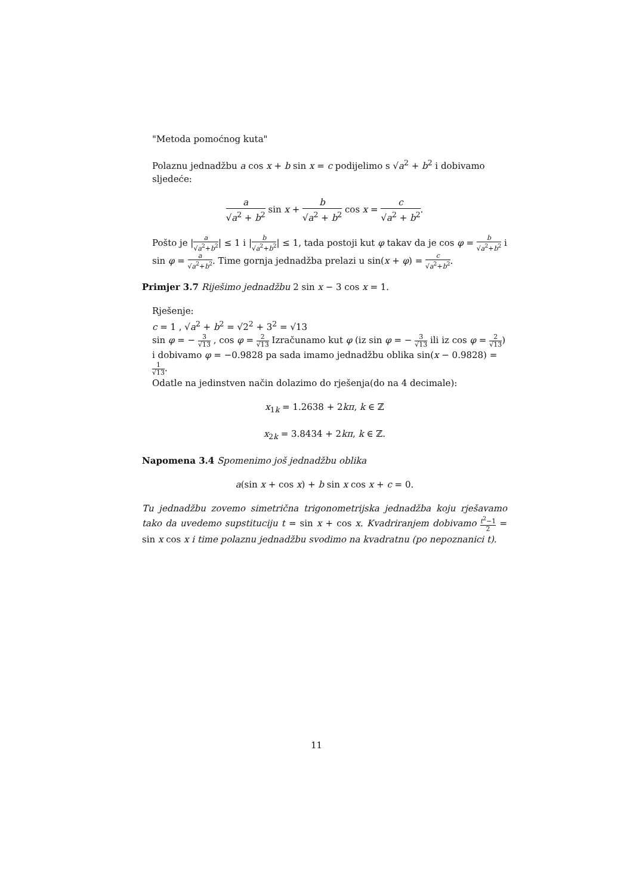"Metoda pomoćnog kuta"
Polaznu jednadžbu a cos x + b sin x = c podijelimo s √a<sup>2</sup> + b<sup>2</sup> i dobivamo sljedeće:
a √a<sup>2</sup> + b<sup>2</sup> sin x + b √a<sup>2</sup> + b<sup>2</sup> cos x = c √a<sup>2</sup> + b<sup>2</sup>.
Pošto je |a √a<sup>2</sup>+b<sup>2</sup>| ≤ 1 i |b √a<sup>2</sup>+b<sup>2</sup>| ≤ 1, tada postoji kut φ takav da je cos φ = b √a<sup>2</sup>+b<sup>2</sup> i sin φ = a √a<sup>2</sup>+b<sup>2</sup>. Time gornja jednadžba prelazi u sin(x + φ) = c √a<sup>2</sup>+b<sup>2</sup>.
Primjer 3.7 Riješimo jednadžbu 2 sin x − 3 cos x = 1.
Rješenje:
c = 1 , √a<sup>2</sup> + b<sup>2</sup> = √2<sup>2</sup> + 3<sup>2</sup> = √13
sin φ = − 3 √13 , cos φ = 2 √13 Izračunamo kut φ (iz sin φ = − 3 √13 ili iz cos φ = 2 √13) i dobivamo φ = −0.9828 pa sada imamo jednadžbu oblika sin(x − 0.9828) = 1 √13.
Odatle na jedinstven način dolazimo do rješenja(do na 4 decimale):
x<sub>1k</sub> = 1.2638 + 2kπ, k ∈ ℤ
x<sub>2k</sub> = 3.8434 + 2kπ, k ∈ ℤ.
Napomena 3.4 Spomenimo još jednadžbu oblika
a(sin x + cos x) + b sin x cos x + c = 0.
Tu jednadžbu zovemo simetrična trigonometrijska jednadžba koju rješavamo tako da uvedemo supstituciju t = sin x + cos x. Kvadriranjem dobivamo t<sup>2</sup>−1 2 = sin x cos x i time polaznu jednadžbu svodimo na kvadratnu (po nepoznanici t).
11